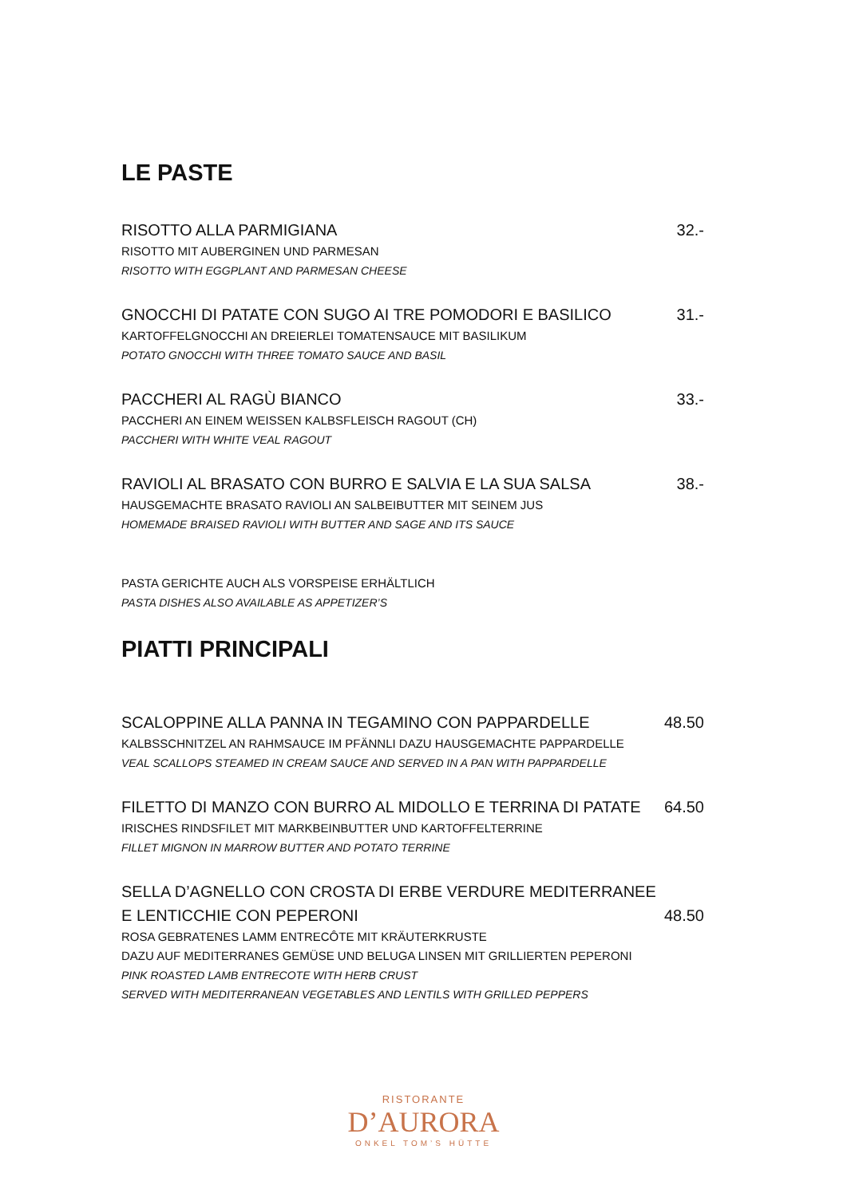LE PASTE
RISOTTO ALLA PARMIGIANA 32.-
RISOTTO MIT AUBERGINEN UND PARMESAN
RISOTTO WITH EGGPLANT AND PARMESAN CHEESE
GNOCCHI DI PATATE CON SUGO AI TRE POMODORI E BASILICO 31.-
KARTOFFELGNOCCHI AN DREIERLEI TOMATENSAUCE MIT BASILIKUM
POTATO GNOCCHI WITH THREE TOMATO SAUCE AND BASIL
PACCHERI AL RAGÙ BIANCO 33.-
PACCHERI AN EINEM WEISSEN KALBSFLEISCH RAGOUT (CH)
PACCHERI WITH WHITE VEAL RAGOUT
RAVIOLI AL BRASATO CON BURRO E SALVIA E LA SUA SALSA 38.-
HAUSGEMACHTE BRASATO RAVIOLI AN SALBEIBUTTER MIT SEINEM JUS
HOMEMADE BRAISED RAVIOLI WITH BUTTER AND SAGE AND ITS SAUCE
PASTA GERICHTE AUCH ALS VORSPEISE ERHÄLTLICH
PASTA DISHES ALSO AVAILABLE AS APPETIZER’S
PIATTI PRINCIPALI
SCALOPPINE ALLA PANNA IN TEGAMINO CON PAPPARDELLE 48.50
KALBSSCHNITZEL AN RAHMSAUCE IM PFÄNNLI DAZU HAUSGEMACHTE PAPPARDELLE
VEAL SCALLOPS STEAMED IN CREAM SAUCE AND SERVED IN A PAN WITH PAPPARDELLE
FILETTO DI MANZO CON BURRO AL MIDOLLO E TERRINA DI PATATE 64.50
IRISCHES RINDSFILET MIT MARKBEINBUTTER UND KARTOFFELTERRINE
FILLET MIGNON IN MARROW BUTTER AND POTATO TERRINE
SELLA D’AGNELLO CON CROSTA DI ERBE VERDURE MEDITERRANEE
E LENTICCHIE CON PEPERONI 48.50
ROSA GEBRATENES LAMM ENTRECÔTE MIT KRÄUTERKRUSTE
DAZU AUF MEDITERRANES GEMÜSE UND BELUGA LINSEN MIT GRILLIERTEN PEPERONI
PINK ROASTED LAMB ENTRECOTE WITH HERB CRUST
SERVED WITH MEDITERRANEAN VEGETABLES AND LENTILS WITH GRILLED PEPPERS
RISTORANTE
D’AURORA
ONKEL TOM’S HÜTTE